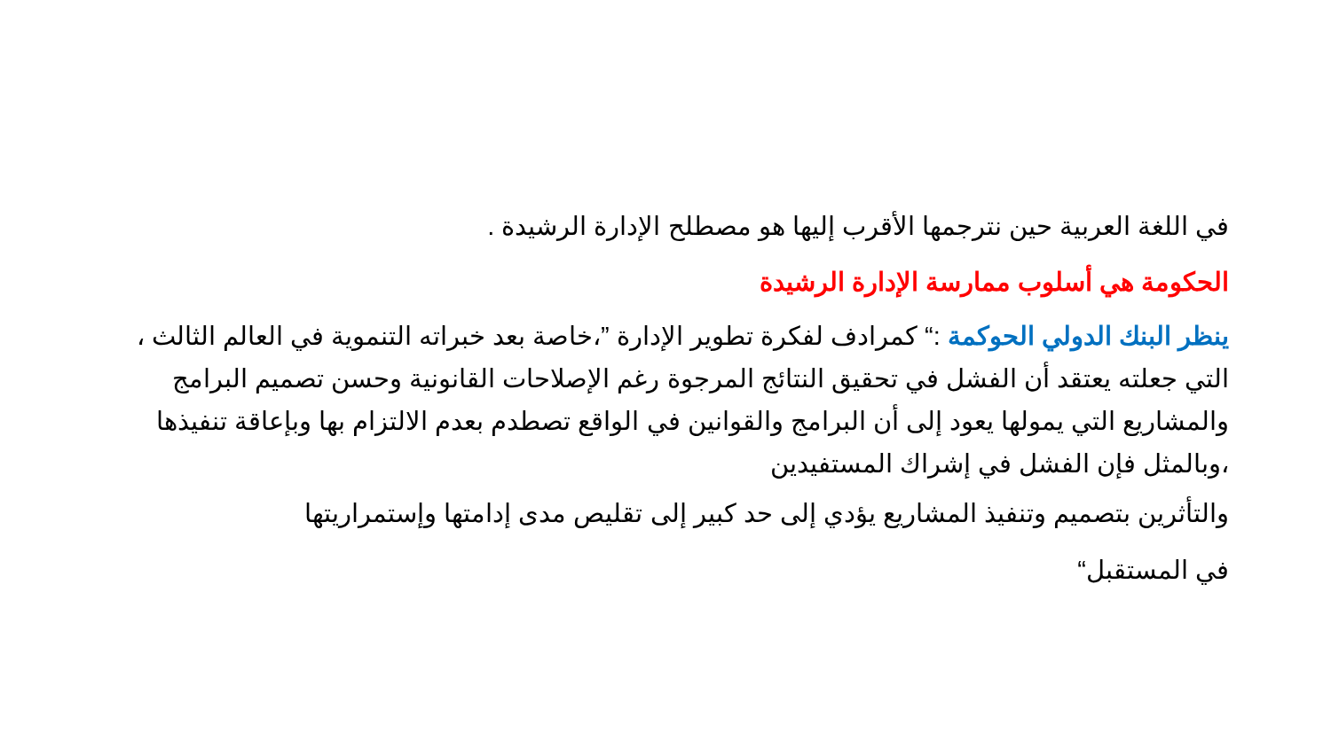في اللغة العربية حين نترجمها الأقرب إليها هو مصطلح الإدارة الرشيدة .
الحكومة هي أسلوب ممارسة الإدارة الرشيدة
ينظر البنك الدولي الحوكمة :“ كمرادف لفكرة تطوير الإدارة ”،خاصة بعد خبراته التنموية في العالم الثالث ، التي جعلته يعتقد أن الفشل في تحقيق النتائج المرجوة رغم الإصلاحات القانونية وحسن تصميم البرامج والمشاريع التي يمولها يعود إلى أن البرامج والقوانين في الواقع تصطدم بعدم الالتزام بها وبإعاقة تنفيذها ،وبالمثل فإن الفشل في إشراك المستفيدين
والتأثرين بتصميم وتنفيذ المشاريع يؤدي إلى حد كبير إلى تقليص مدى إدامتها وإستمراريتها
في المستقبل“